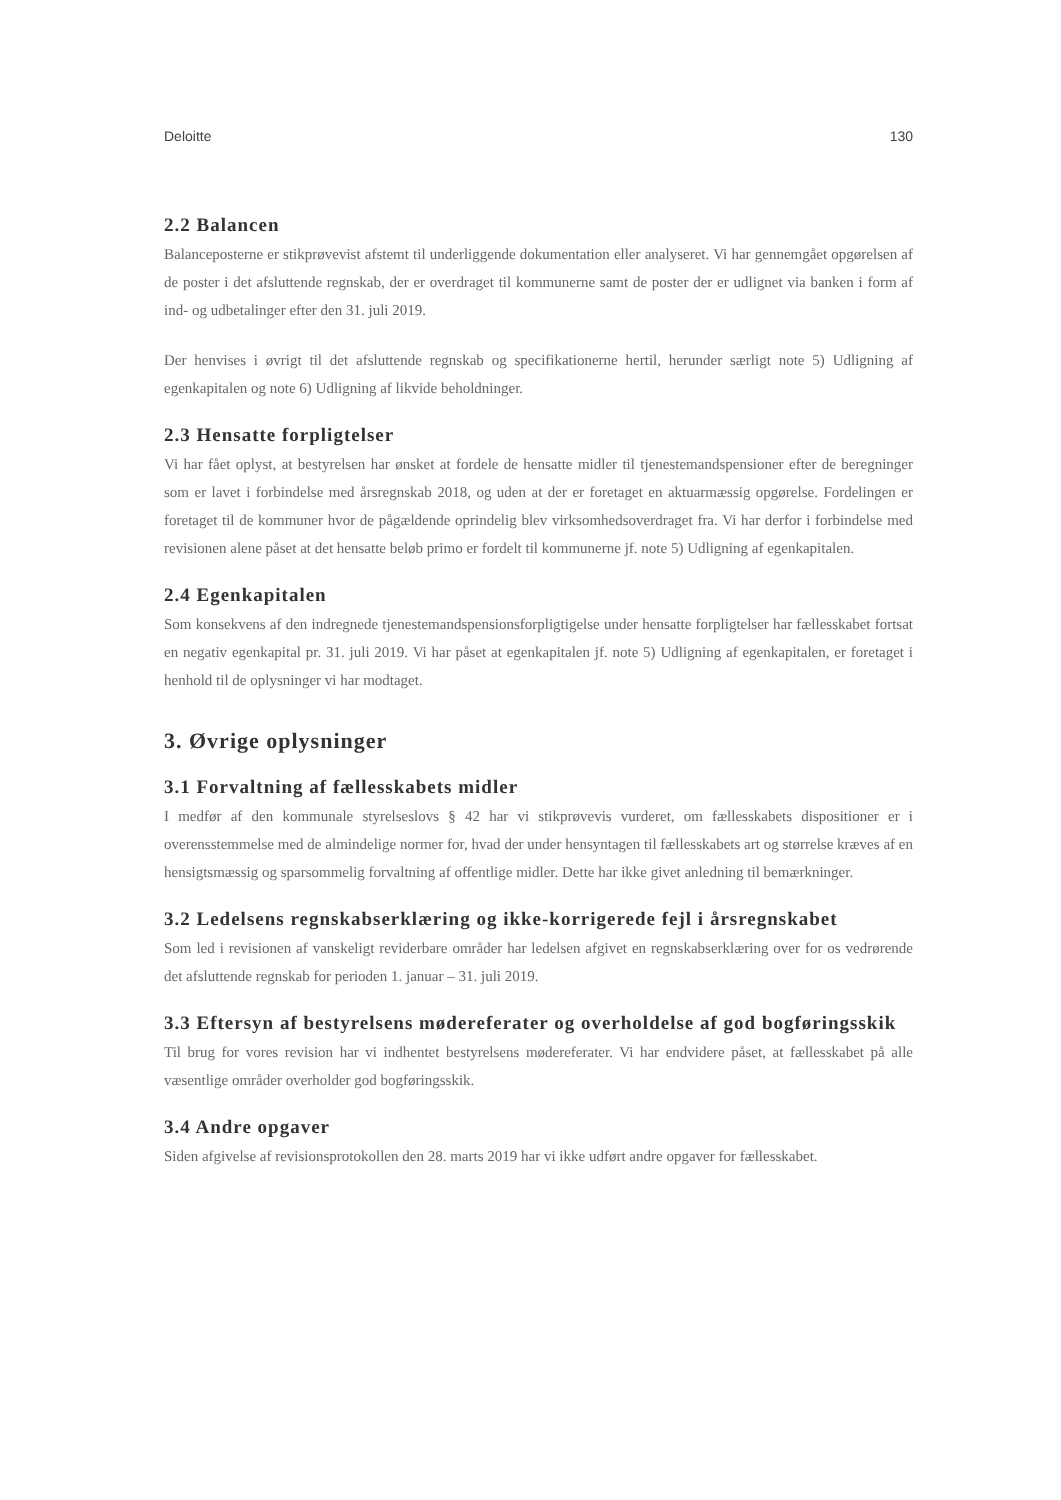Deloitte 130
2.2 Balancen
Balanceposterne er stikprøvevist afstemt til underliggende dokumentation eller analyseret. Vi har gennemgået opgørelsen af de poster i det afsluttende regnskab, der er overdraget til kommunerne samt de poster der er udlignet via banken i form af ind- og udbetalinger efter den 31. juli 2019.
Der henvises i øvrigt til det afsluttende regnskab og specifikationerne hertil, herunder særligt note 5) Udligning af egenkapitalen og note 6) Udligning af likvide beholdninger.
2.3 Hensatte forpligtelser
Vi har fået oplyst, at bestyrelsen har ønsket at fordele de hensatte midler til tjenestemandspensioner efter de beregninger som er lavet i forbindelse med årsregnskab 2018, og uden at der er foretaget en aktuarmæssig opgørelse. Fordelingen er foretaget til de kommuner hvor de pågældende oprindelig blev virksomhedsoverdraget fra. Vi har derfor i forbindelse med revisionen alene påset at det hensatte beløb primo er fordelt til kommunerne jf. note 5) Udligning af egenkapitalen.
2.4 Egenkapitalen
Som konsekvens af den indregnede tjenestemandspensionsforpligtigelse under hensatte forpligtelser har fællesskabet fortsat en negativ egenkapital pr. 31. juli 2019. Vi har påset at egenkapitalen jf. note 5) Udligning af egenkapitalen, er foretaget i henhold til de oplysninger vi har modtaget.
3. Øvrige oplysninger
3.1 Forvaltning af fællesskabets midler
I medfør af den kommunale styrelseslovs § 42 har vi stikprøvevis vurderet, om fællesskabets dispositioner er i overensstemmelse med de almindelige normer for, hvad der under hensyntagen til fællesskabets art og størrelse kræves af en hensigtsmæssig og sparsommelig forvaltning af offentlige midler. Dette har ikke givet anledning til bemærkninger.
3.2 Ledelsens regnskabserklæring og ikke-korrigerede fejl i årsregnskabet
Som led i revisionen af vanskeligt reviderbare områder har ledelsen afgivet en regnskabserklæring over for os vedrørende det afsluttende regnskab for perioden 1. januar – 31. juli 2019.
3.3 Eftersyn af bestyrelsens mødereferater og overholdelse af god bogføringsskik
Til brug for vores revision har vi indhentet bestyrelsens mødereferater. Vi har endvidere påset, at fællesskabet på alle væsentlige områder overholder god bogføringsskik.
3.4 Andre opgaver
Siden afgivelse af revisionsprotokollen den 28. marts 2019 har vi ikke udført andre opgaver for fællesskabet.